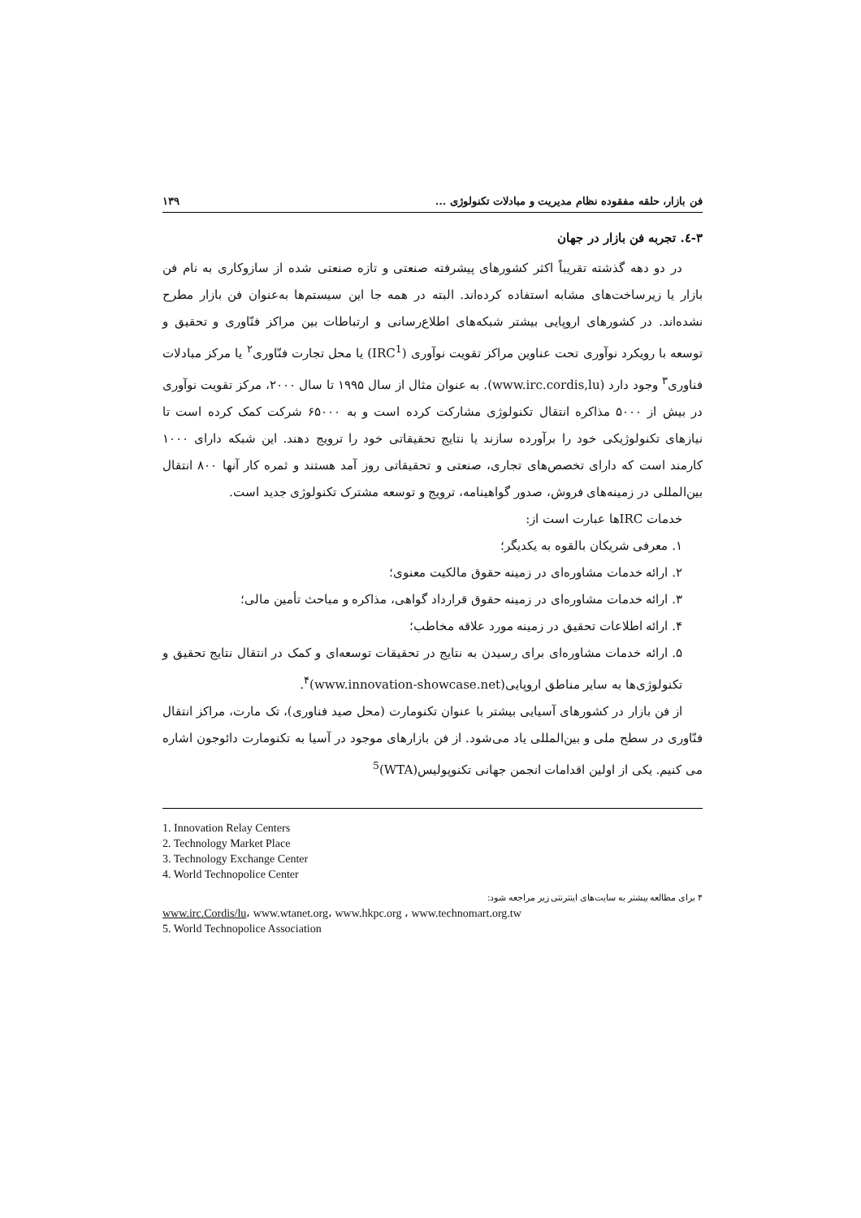فن بازار، حلقه مفقوده نظام مدیریت و مبادلات تکنولوژی ... ۱۳۹
۳-٤. تجربه فن بازار در جهان
در دو دهه گذشته تقریباً اکثر کشورهای پیشرفته صنعتی و تازه صنعتی شده از سازوکاری به نام فن بازار یا زیرساخت‌های مشابه استفاده کرده‌اند. البته در همه جا این سیستم‌ها به‌عنوان فن بازار مطرح نشده‌اند. در کشورهای اروپایی بیشتر شبکه‌های اطلاع‌رسانی و ارتباطات بین مراکز فنّاوری و تحقیق و توسعه با رویکرد نوآوری تحت عناوین مراکز تقویت نوآوری (IRC<sup>1</sup>) یا محل تجارت فنّاوری<sup>۲</sup> یا مرکز مبادلات فناوری<sup>۳</sup> وجود دارد (www.irc.cordis,lu). به عنوان مثال از سال ۱۹۹۵ تا سال ۲۰۰۰، مرکز تقویت نوآوری در بیش از ۵۰۰۰ مذاکره انتقال تکنولوژی مشارکت کرده است و به ۶۵۰۰۰ شرکت کمک کرده است تا نیازهای تکنولوژیکی خود را برآورده سازند یا نتایج تحقیقاتی خود را ترویج دهند. این شبکه دارای ۱۰۰۰ کارمند است که دارای تخصص‌های تجاری، صنعتی و تحقیقاتی روز آمد هستند و ثمره کار آنها ۸۰۰ انتقال بین‌المللی در زمینه‌های فروش، صدور گواهینامه، ترویج و توسعه مشترک تکنولوژی جدید است.
خدمات IRCها عبارت است از:
۱. معرفی شریکان بالقوه به یکدیگر؛
۲. ارائه خدمات مشاوره‌ای در زمینه حقوق مالکیت معنوی؛
۳. ارائه خدمات مشاوره‌ای در زمینه حقوق قرارداد گواهی، مذاکره و مباحث تأمین مالی؛
۴. ارائه اطلاعات تحقیق در زمینه مورد علاقه مخاطب؛
۵. ارائه خدمات مشاوره‌ای برای رسیدن به نتایج در تحقیقات توسعه‌ای و کمک در انتقال نتایج تحقیق و تکنولوژی‌ها به سایر مناطق اروپایی(www.innovation-showcase.net)<sup>۴</sup>.
از فن بازار در کشورهای آسیایی بیشتر با عنوان تکنومارت (محل صید فناوری)، تک مارت، مراکز انتقال فنّاوری در سطح ملی و بین‌المللی یاد می‌شود. از فن بازارهای موجود در آسیا به تکنومارت دائوجون اشاره می کنیم. یکی از اولین اقدامات انجمن جهانی تکنوپولیس(WTA)<sup>5</sup>
1. Innovation Relay Centers
2. Technology Market Place
3. Technology Exchange Center
4. World Technopolice Center
۴ برای مطالعه بیشتر به سایت‌های اینترنتی زیر مراجعه شود:
www.irc.Cordis/lu، www.wtanet.org، www.hkpc.org ، www.technomart.org.tw
5. World Technopolice Association